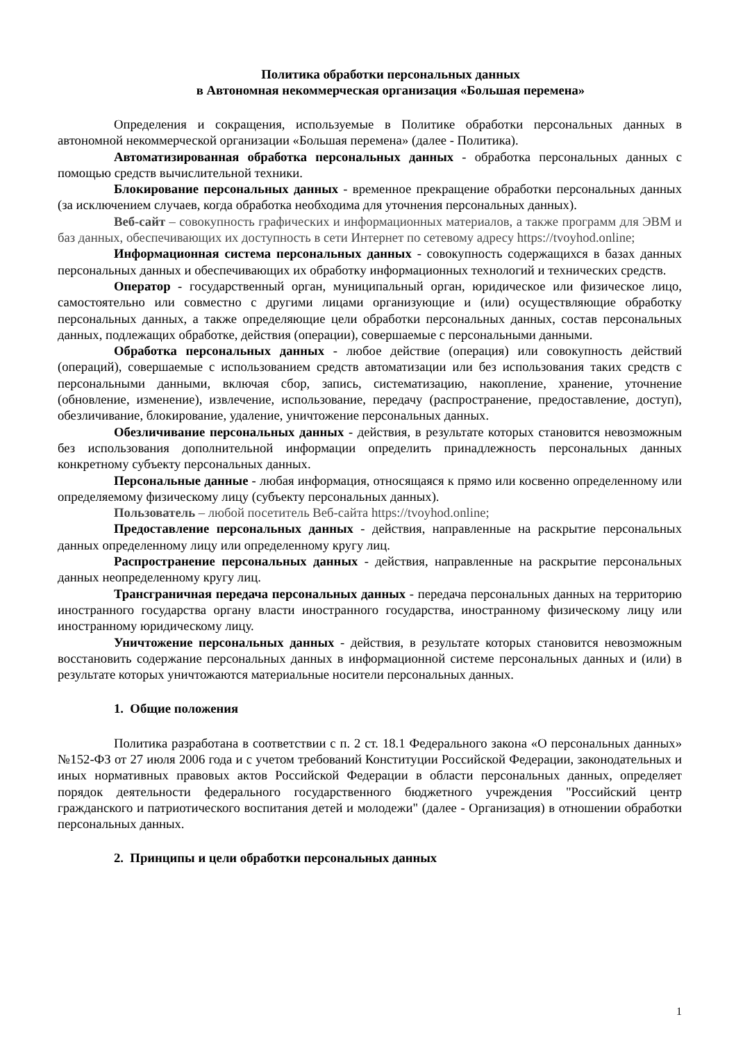Политика обработки персональных данных
в Автономная некоммерческая организация «Большая перемена»
Определения и сокращения, используемые в Политике обработки персональных данных в автономной некоммерческой организации «Большая перемена» (далее - Политика).
Автоматизированная обработка персональных данных - обработка персональных данных с помощью средств вычислительной техники.
Блокирование персональных данных - временное прекращение обработки персональных данных (за исключением случаев, когда обработка необходима для уточнения персональных данных).
Веб-сайт – совокупность графических и информационных материалов, а также программ для ЭВМ и баз данных, обеспечивающих их доступность в сети Интернет по сетевому адресу https://tvoyhod.online;
Информационная система персональных данных - совокупность содержащихся в базах данных персональных данных и обеспечивающих их обработку информационных технологий и технических средств.
Оператор - государственный орган, муниципальный орган, юридическое или физическое лицо, самостоятельно или совместно с другими лицами организующие и (или) осуществляющие обработку персональных данных, а также определяющие цели обработки персональных данных, состав персональных данных, подлежащих обработке, действия (операции), совершаемые с персональными данными.
Обработка персональных данных - любое действие (операция) или совокупность действий (операций), совершаемые с использованием средств автоматизации или без использования таких средств с персональными данными, включая сбор, запись, систематизацию, накопление, хранение, уточнение (обновление, изменение), извлечение, использование, передачу (распространение, предоставление, доступ), обезличивание, блокирование, удаление, уничтожение персональных данных.
Обезличивание персональных данных - действия, в результате которых становится невозможным без использования дополнительной информации определить принадлежность персональных данных конкретному субъекту персональных данных.
Персональные данные - любая информация, относящаяся к прямо или косвенно определенному или определяемому физическому лицу (субъекту персональных данных).
Пользователь – любой посетитель Веб-сайта https://tvoyhod.online;
Предоставление персональных данных - действия, направленные на раскрытие персональных данных определенному лицу или определенному кругу лиц.
Распространение персональных данных - действия, направленные на раскрытие персональных данных неопределенному кругу лиц.
Трансграничная передача персональных данных - передача персональных данных на территорию иностранного государства органу власти иностранного государства, иностранному физическому лицу или иностранному юридическому лицу.
Уничтожение персональных данных - действия, в результате которых становится невозможным восстановить содержание персональных данных в информационной системе персональных данных и (или) в результате которых уничтожаются материальные носители персональных данных.
1. Общие положения
Политика разработана в соответствии с п. 2 ст. 18.1 Федерального закона «О персональных данных» №152-ФЗ от 27 июля 2006 года и с учетом требований Конституции Российской Федерации, законодательных и иных нормативных правовых актов Российской Федерации в области персональных данных, определяет порядок деятельности федерального государственного бюджетного учреждения "Российский центр гражданского и патриотического воспитания детей и молодежи" (далее - Организация) в отношении обработки персональных данных.
2. Принципы и цели обработки персональных данных
1